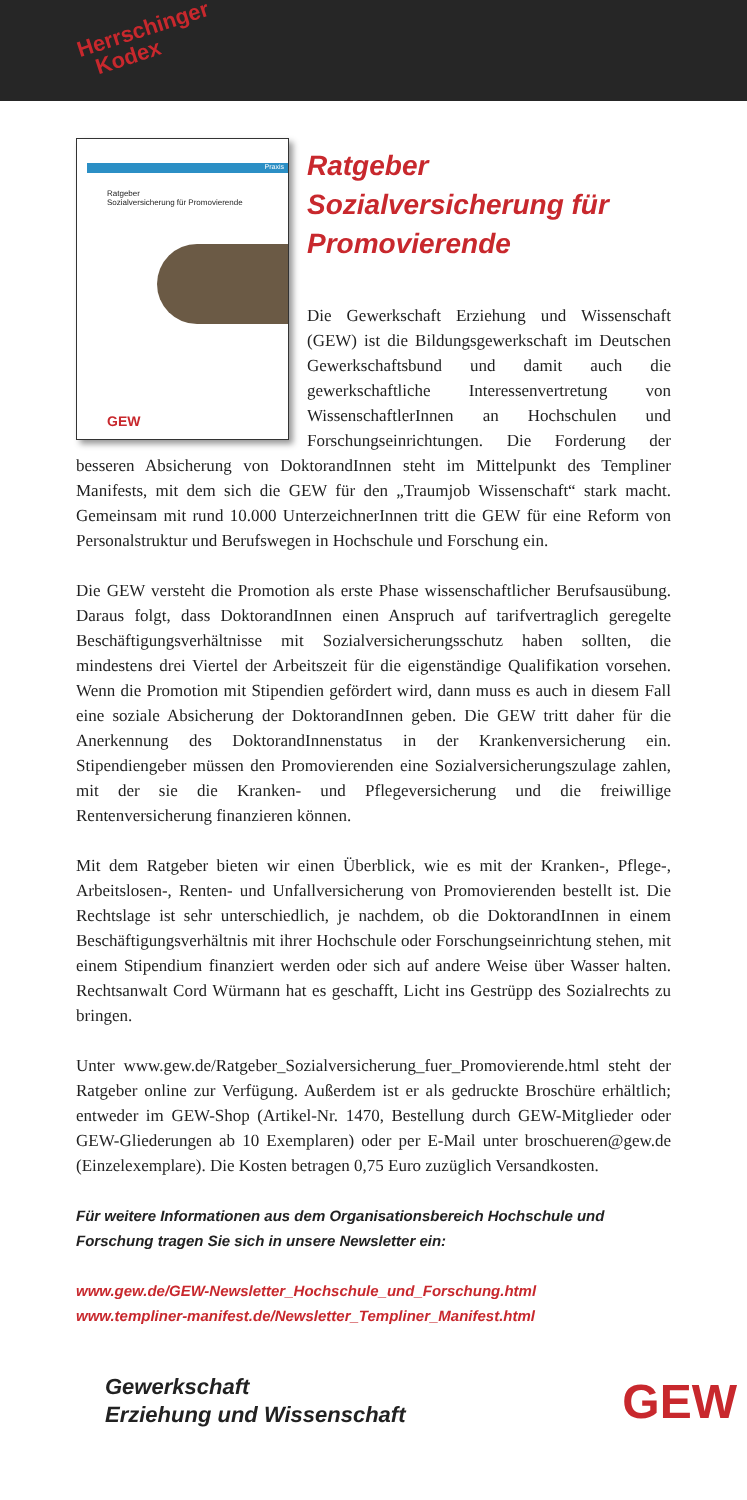Herrschinger
Kodex
Praxis
Ratgeber
Sozialversicherung für Promovierende
GEW
Ratgeber
Sozialversicherung für
Promovierende
Die Gewerkschaft Erziehung und Wissenschaft (GEW) ist die Bildungsgewerkschaft im Deutschen Gewerkschaftsbund und damit auch die gewerkschaftliche Interessenvertretung von WissenschaftlerInnen an Hochschulen und Forschungseinrichtungen. Die Forderung der besseren Absicherung von DoktorandInnen steht im Mittelpunkt des Templiner Manifests, mit dem sich die GEW für den „Traumjob Wissenschaft“ stark macht. Gemeinsam mit rund 10.000 UnterzeichnerInnen tritt die GEW für eine Reform von Personalstruktur und Berufswegen in Hochschule und Forschung ein.
Die GEW versteht die Promotion als erste Phase wissenschaftlicher Berufsausübung. Daraus folgt, dass DoktorandInnen einen Anspruch auf tarifvertraglich geregelte Beschäftigungsverhältnisse mit Sozialversicherungsschutz haben sollten, die mindestens drei Viertel der Arbeitszeit für die eigenständige Qualifikation vorsehen. Wenn die Promotion mit Stipendien gefördert wird, dann muss es auch in diesem Fall eine soziale Absicherung der DoktorandInnen geben. Die GEW tritt daher für die Anerkennung des DoktorandInnenstatus in der Krankenversicherung ein. Stipendiengeber müssen den Promovierenden eine Sozialversicherungszulage zahlen, mit der sie die Kranken- und Pflegeversicherung und die freiwillige Rentenversicherung finanzieren können.
Mit dem Ratgeber bieten wir einen Überblick, wie es mit der Kranken-, Pflege-, Arbeitslosen-, Renten- und Unfallversicherung von Promovierenden bestellt ist. Die Rechtslage ist sehr unterschiedlich, je nachdem, ob die DoktorandInnen in einem Beschäftigungsverhältnis mit ihrer Hochschule oder Forschungseinrichtung stehen, mit einem Stipendium finanziert werden oder sich auf andere Weise über Wasser halten. Rechtsanwalt Cord Würmann hat es geschafft, Licht ins Gestrüpp des Sozialrechts zu bringen.
Unter www.gew.de/Ratgeber_Sozialversicherung_fuer_Promovierende.html steht der Ratgeber online zur Verfügung. Außerdem ist er als gedruckte Broschüre erhältlich; entweder im GEW-Shop (Artikel-Nr. 1470, Bestellung durch GEW-Mitglieder oder GEW-Gliederungen ab 10 Exemplaren) oder per E-Mail unter broschueren@gew.de (Einzelexemplare). Die Kosten betragen 0,75 Euro zuzüglich Versandkosten.
Für weitere Informationen aus dem Organisationsbereich Hochschule und Forschung tragen Sie sich in unsere Newsletter ein:
www.gew.de/GEW-Newsletter_Hochschule_und_Forschung.html
www.templiner-manifest.de/Newsletter_Templiner_Manifest.html
Gewerkschaft
Erziehung und Wissenschaft
GEW